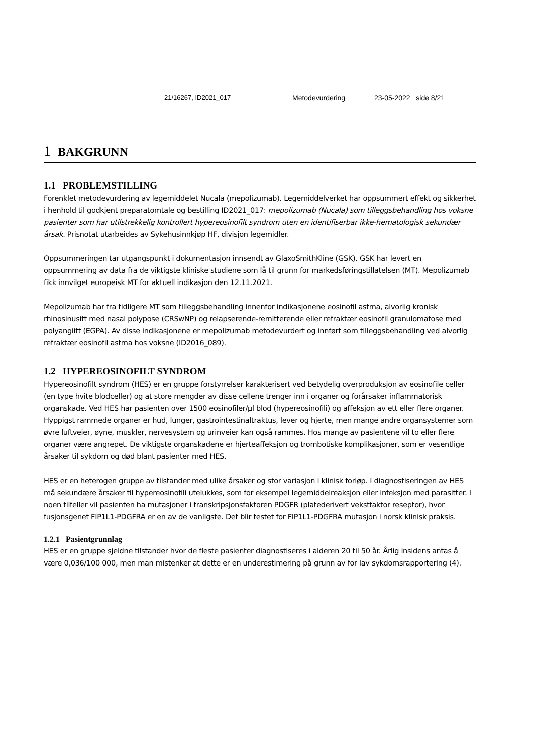21/16267, ID2021_017 Metodevurdering 23-05-2022 side 8/21
1 BAKGRUNN
1.1 PROBLEMSTILLING
Forenklet metodevurdering av legemiddelet Nucala (mepolizumab). Legemiddelverket har oppsummert effekt og sikkerhet i henhold til godkjent preparatomtale og bestilling ID2021_017: mepolizumab (Nucala) som tilleggsbehandling hos voksne pasienter som har utilstrekkelig kontrollert hypereosinofilt syndrom uten en identifiserbar ikke-hematologisk sekundær årsak. Prisnotat utarbeides av Sykehusinnkjøp HF, divisjon legemidler.
Oppsummeringen tar utgangspunkt i dokumentasjon innsendt av GlaxoSmithKline (GSK). GSK har levert en oppsummering av data fra de viktigste kliniske studiene som lå til grunn for markedsføringstillatelsen (MT). Mepolizumab fikk innvilget europeisk MT for aktuell indikasjon den 12.11.2021.
Mepolizumab har fra tidligere MT som tilleggsbehandling innenfor indikasjonene eosinofil astma, alvorlig kronisk rhinosinusitt med nasal polypose (CRSwNP) og relapserende-remitterende eller refraktær eosinofil granulomatose med polyangiitt (EGPA). Av disse indikasjonene er mepolizumab metodevurdert og innført som tilleggsbehandling ved alvorlig refraktær eosinofil astma hos voksne (ID2016_089).
1.2 HYPEREOSINOFILT SYNDROM
Hypereosinofilt syndrom (HES) er en gruppe forstyrrelser karakterisert ved betydelig overproduksjon av eosinofile celler (en type hvite blodceller) og at store mengder av disse cellene trenger inn i organer og forårsaker inflammatorisk organskade. Ved HES har pasienten over 1500 eosinofiler/µl blod (hypereosinofili) og affeksjon av ett eller flere organer. Hyppigst rammede organer er hud, lunger, gastrointestinaltraktus, lever og hjerte, men mange andre organsystemer som øvre luftveier, øyne, muskler, nervesystem og urinveier kan også rammes. Hos mange av pasientene vil to eller flere organer være angrepet. De viktigste organskadene er hjerteaffeksjon og trombotiske komplikasjoner, som er vesentlige årsaker til sykdom og død blant pasienter med HES.
HES er en heterogen gruppe av tilstander med ulike årsaker og stor variasjon i klinisk forløp. I diagnostiseringen av HES må sekundære årsaker til hypereosinofili utelukkes, som for eksempel legemiddelreaksjon eller infeksjon med parasitter. I noen tilfeller vil pasienten ha mutasjoner i transkripsjonsfaktoren PDGFR (platederivert vekstfaktor reseptor), hvor fusjonsgenet FIP1L1-PDGFRA er en av de vanligste. Det blir testet for FIP1L1-PDGFRA mutasjon i norsk klinisk praksis.
1.2.1 Pasientgrunnlag
HES er en gruppe sjeldne tilstander hvor de fleste pasienter diagnostiseres i alderen 20 til 50 år. Årlig insidens antas å være 0,036/100 000, men man mistenker at dette er en underestimering på grunn av for lav sykdomsrapportering (4).